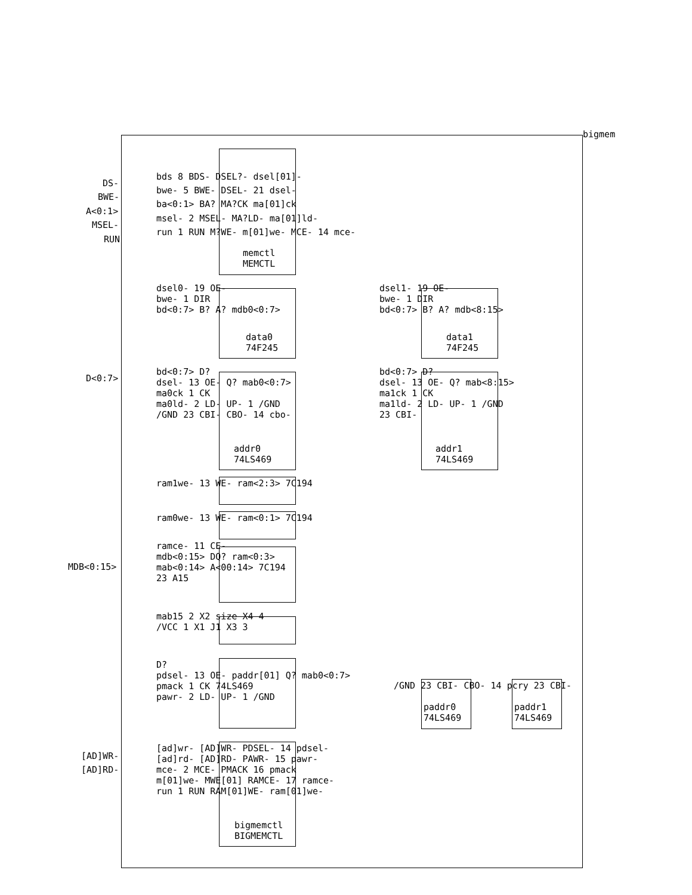bigmem
DS-
BWE-
A<0:1>
MSEL-
RUN
bds 8 BDS- DSEL?- dsel[01]-
bwe- 5 BWE- DSEL- 21 dsel-
ba<0:1> BA? MA?CK ma[01]ck
msel- 2 MSEL- MA?LD- ma[01]ld-
run 1 RUN M?WE- m[01]we- MCE- 14 mce-
memctl
MEMCTL
dsel0- 19 OE-
bwe- 1 DIR
bd<0:7> B? A? mdb0<0:7>
data0
74F245
dsel1- 19 OE-
bwe- 1 DIR
bd<0:7> B? A? mdb<8:15>
data1
74F245
D<0:7>
bd<0:7> D?
dsel- 13 OE- Q? mab0<0:7>
ma0ck 1 CK
ma0ld- 2 LD- UP- 1 /GND
/GND 23 CBI- CBO- 14 cbo-
addr0
74LS469
bd<0:7> D?
dsel- 13 OE- Q? mab<8:15>
ma1ck 1 CK
ma1ld- 2 LD- UP- 1 /GND
23 CBI-
addr1
74LS469
ram1we- 13 WE- ram<2:3> 7C194
ram0we- 13 WE- ram<0:1> 7C194
MDB<0:15>
ramce- 11 CE-
mdb<0:15> DQ? ram<0:3>
mab<0:14> A<00:14> 7C194
23 A15
mab15 2 X2 size X4 4
/VCC 1 X1 J1 X3 3
D?
pdsel- 13 OE- paddr[01] Q? mab0<0:7>
pmack 1 CK 74LS469
pawr- 2 LD- UP- 1 /GND
/GND 23 CBI- CBO- 14 pcry 23 CBI-
paddr0
74LS469
paddr1
74LS469
[AD]WR-
[AD]RD-
[ad]wr- [AD]WR- PDSEL- 14 pdsel-
[ad]rd- [AD]RD- PAWR- 15 pawr-
mce- 2 MCE- PMACK 16 pmack
m[01]we- MWE[01] RAMCE- 17 ramce-
run 1 RUN RAM[01]WE- ram[01]we-
bigmemctl
BIGMEMCTL